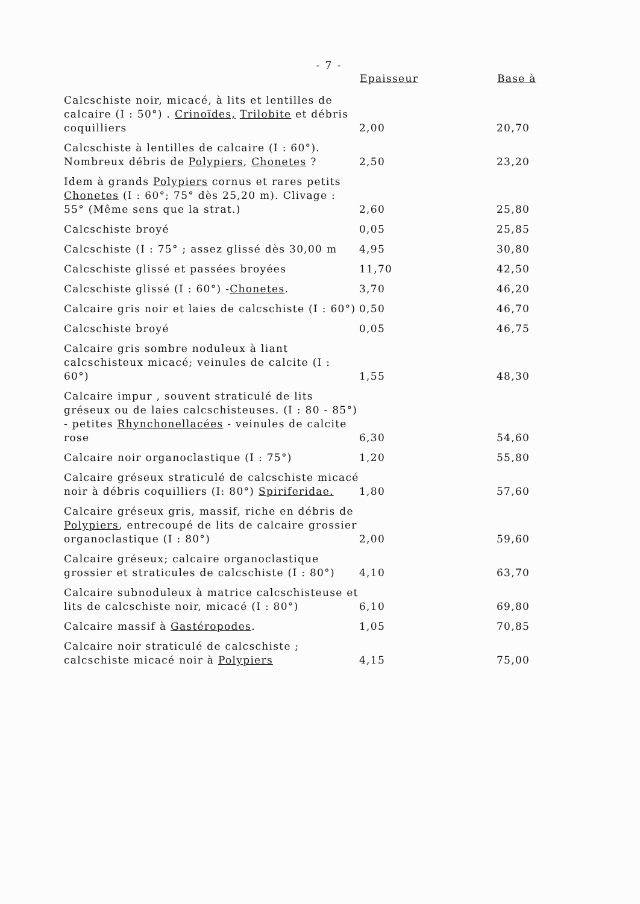- 7 -
| | Epaisseur | Base à |
| --- | --- | --- |
| Calcschiste noir, micacé, à lits et lentilles de calcaire (I : 50°) . Crinoïdes, Trilobite et débris coquilliers | 2,00 | 20,70 |
| Calcschiste à lentilles de calcaire (I : 60°). Nombreux débris de Polypiers , Chonetes ? | 2,50 | 23,20 |
| Idem à grands Polypiers cornus et rares petits Chonetes (I : 60°; 75° dès 25,20 m). Clivage : 55° (Même sens que la strat.) | 2,60 | 25,80 |
| Calcschiste broyé | 0,05 | 25,85 |
| Calcschiste (I : 75° ; assez glissé dès 30,00 m | 4,95 | 30,80 |
| Calcschiste glissé et passées broyées | 11,70 | 42,50 |
| Calcschiste glissé (I : 60°) - Chonetes . | 3,70 | 46,20 |
| Calcaire gris noir et laies de calcschiste (I : 60°) | 0,50 | 46,70 |
| Calcschiste broyé | 0,05 | 46,75 |
| Calcaire gris sombre noduleux à liant calcschisteux micacé; veinules de calcite (I : 60°) | 1,55 | 48,30 |
| Calcaire impur , souvent straticulé de lits gréseux ou de laies calcschisteuses. (I : 80 - 85°) - petites Rhynchonellacées - veinules de calcite rose | 6,30 | 54,60 |
| Calcaire noir organoclastique (I : 75°) | 1,20 | 55,80 |
| Calcaire gréseux straticulé de calcschiste micacé noir à débris coquilliers (I: 80°) Spiriferidae. | 1,80 | 57,60 |
| Calcaire gréseux gris, massif, riche en débris de Polypiers , entrecoupé de lits de calcaire grossier organoclastique (I : 80°) | 2,00 | 59,60 |
| Calcaire gréseux; calcaire organoclastique grossier et straticules de calcschiste (I : 80°) | 4,10 | 63,70 |
| Calcaire subnoduleux à matrice calcschisteuse et lits de calcschiste noir, micacé (I : 80°) | 6,10 | 69,80 |
| Calcaire massif à Gastéropodes . | 1,05 | 70,85 |
| Calcaire noir straticulé de calcschiste ; calcschiste micacé noir à Polypiers | 4,15 | 75,00 |